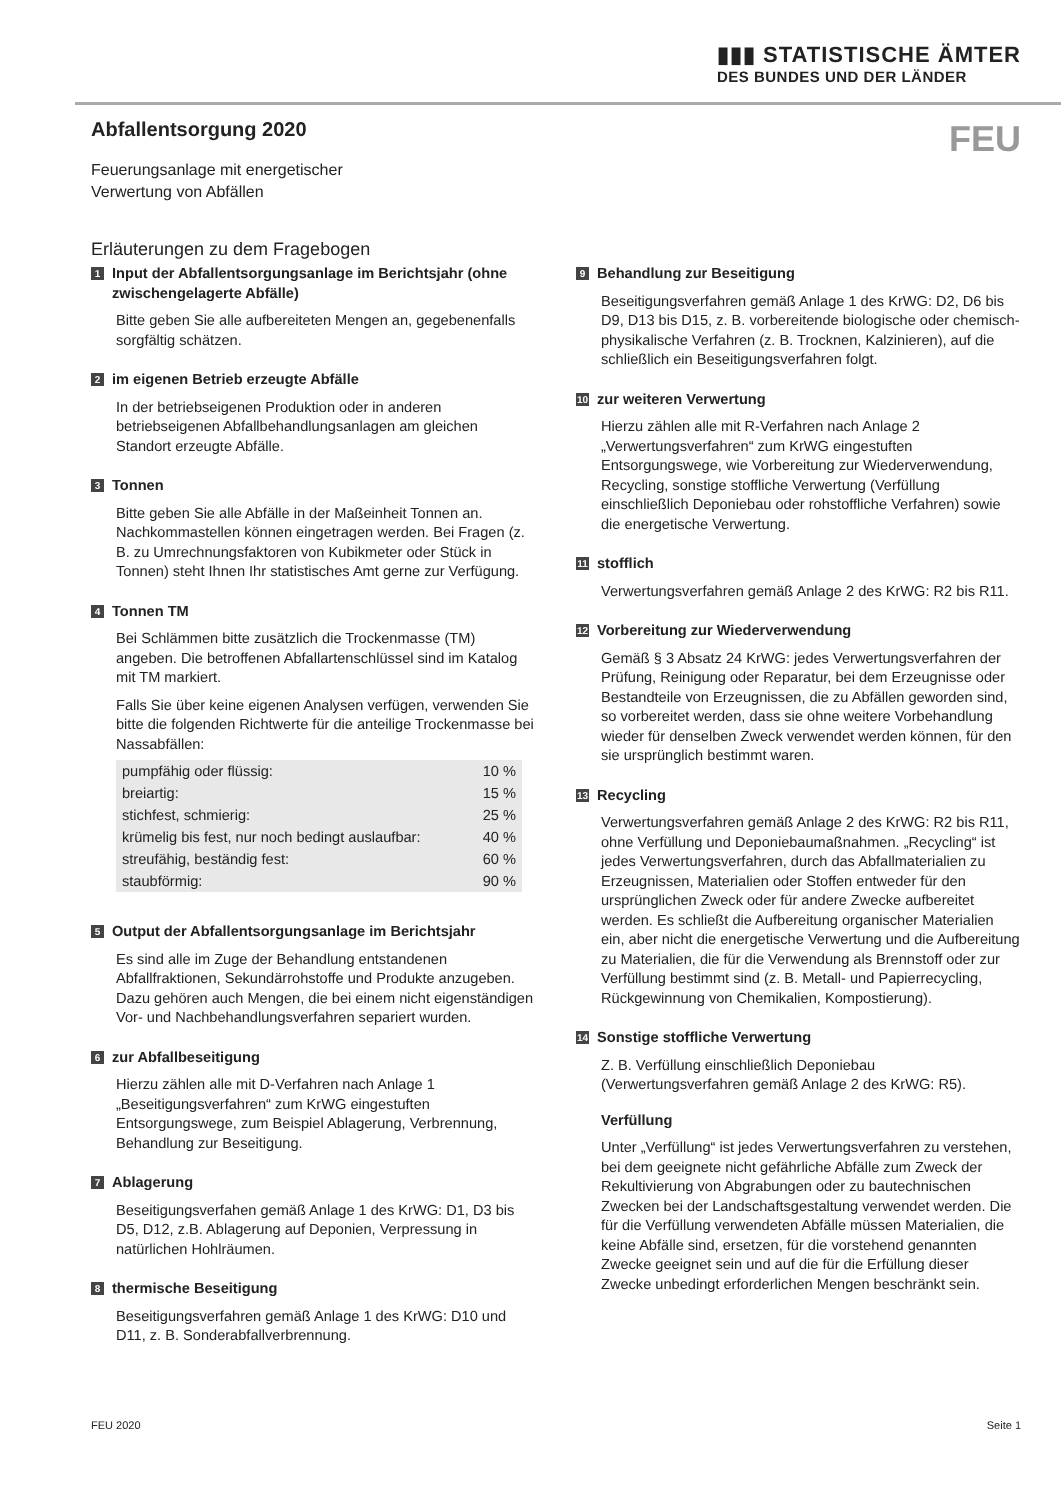▮▮▮ STATISTISCHE ÄMTER
DES BUNDES UND DER LÄNDER
Abfallentsorgung 2020
FEU
Feuerungsanlage mit energetischer
Verwertung von Abfällen
Erläuterungen zu dem Fragebogen
1 Input der Abfallentsorgungsanlage im Berichtsjahr (ohne zwischengelagerte Abfälle)
Bitte geben Sie alle aufbereiteten Mengen an, gegebenenfalls sorgfältig schätzen.
2 im eigenen Betrieb erzeugte Abfälle
In der betriebseigenen Produktion oder in anderen betriebseigenen Abfallbehandlungsanlagen am gleichen Standort erzeugte Abfälle.
3 Tonnen
Bitte geben Sie alle Abfälle in der Maßeinheit Tonnen an. Nachkommastellen können eingetragen werden. Bei Fragen (z. B. zu Umrechnungsfaktoren von Kubikmeter oder Stück in Tonnen) steht Ihnen Ihr statistisches Amt gerne zur Verfügung.
4 Tonnen TM
Bei Schlämmen bitte zusätzlich die Trockenmasse (TM) angeben. Die betroffenen Abfallartenschlüssel sind im Katalog mit TM markiert.
Falls Sie über keine eigenen Analysen verfügen, verwenden Sie bitte die folgenden Richtwerte für die anteilige Trockenmasse bei Nassabfällen:
| pumpfähig oder flüssig: | 10 % |
| breiartig: | 15 % |
| stichfest, schmierig: | 25 % |
| krümelig bis fest, nur noch bedingt auslaufbar: | 40 % |
| streufähig, beständig fest: | 60 % |
| staubförmig: | 90 % |
5 Output der Abfallentsorgungsanlage im Berichtsjahr
Es sind alle im Zuge der Behandlung entstandenen Abfallfraktionen, Sekundärrohstoffe und Produkte anzugeben. Dazu gehören auch Mengen, die bei einem nicht eigenständigen Vor- und Nachbehandlungsverfahren separiert wurden.
6 zur Abfallbeseitigung
Hierzu zählen alle mit D-Verfahren nach Anlage 1 „Beseitigungsverfahren“ zum KrWG eingestuften Entsorgungswege, zum Beispiel Ablagerung, Verbrennung, Behandlung zur Beseitigung.
7 Ablagerung
Beseitigungsverfahen gemäß Anlage 1 des KrWG: D1, D3 bis D5, D12, z.B. Ablagerung auf Deponien, Verpressung in natürlichen Hohlräumen.
8 thermische Beseitigung
Beseitigungsverfahren gemäß Anlage 1 des KrWG: D10 und D11, z. B. Sonderabfallverbrennung.
9 Behandlung zur Beseitigung
Beseitigungsverfahren gemäß Anlage 1 des KrWG: D2, D6 bis D9, D13 bis D15, z. B. vorbereitende biologische oder chemisch-physikalische Verfahren (z. B. Trocknen, Kalzinieren), auf die schließlich ein Beseitigungsverfahren folgt.
10 zur weiteren Verwertung
Hierzu zählen alle mit R-Verfahren nach Anlage 2 „Verwertungsverfahren“ zum KrWG eingestuften Entsorgungswege, wie Vorbereitung zur Wiederverwendung, Recycling, sonstige stoffliche Verwertung (Verfüllung einschließlich Deponiebau oder rohstoffliche Verfahren) sowie die energetische Verwertung.
11 stofflich
Verwertungsverfahren gemäß Anlage 2 des KrWG: R2 bis R11.
12 Vorbereitung zur Wiederverwendung
Gemäß § 3 Absatz 24 KrWG: jedes Verwertungsverfahren der Prüfung, Reinigung oder Reparatur, bei dem Erzeugnisse oder Bestandteile von Erzeugnissen, die zu Abfällen geworden sind, so vorbereitet werden, dass sie ohne weitere Vorbehandlung wieder für denselben Zweck verwendet werden können, für den sie ursprünglich bestimmt waren.
13 Recycling
Verwertungsverfahren gemäß Anlage 2 des KrWG: R2 bis R11, ohne Verfüllung und Deponiebaumaßnahmen. „Recycling“ ist jedes Verwertungsverfahren, durch das Abfallmaterialien zu Erzeugnissen, Materialien oder Stoffen entweder für den ursprünglichen Zweck oder für andere Zwecke aufbereitet werden. Es schließt die Aufbereitung organischer Materialien ein, aber nicht die energetische Verwertung und die Aufbereitung zu Materialien, die für die Verwendung als Brennstoff oder zur Verfüllung bestimmt sind (z. B. Metall- und Papierrecycling, Rückgewinnung von Chemikalien, Kompostierung).
14 Sonstige stoffliche Verwertung
Z. B. Verfüllung einschließlich Deponiebau (Verwertungsverfahren gemäß Anlage 2 des KrWG: R5).
Verfüllung
Unter „Verfüllung“ ist jedes Verwertungsverfahren zu verstehen, bei dem geeignete nicht gefährliche Abfälle zum Zweck der Rekultivierung von Abgrabungen oder zu bautechnischen Zwecken bei der Landschaftsgestaltung verwendet werden. Die für die Verfüllung verwendeten Abfälle müssen Materialien, die keine Abfälle sind, ersetzen, für die vorstehend genannten Zwecke geeignet sein und auf die für die Erfüllung dieser Zwecke unbedingt erforderlichen Mengen beschränkt sein.
FEU 2020 Seite 1